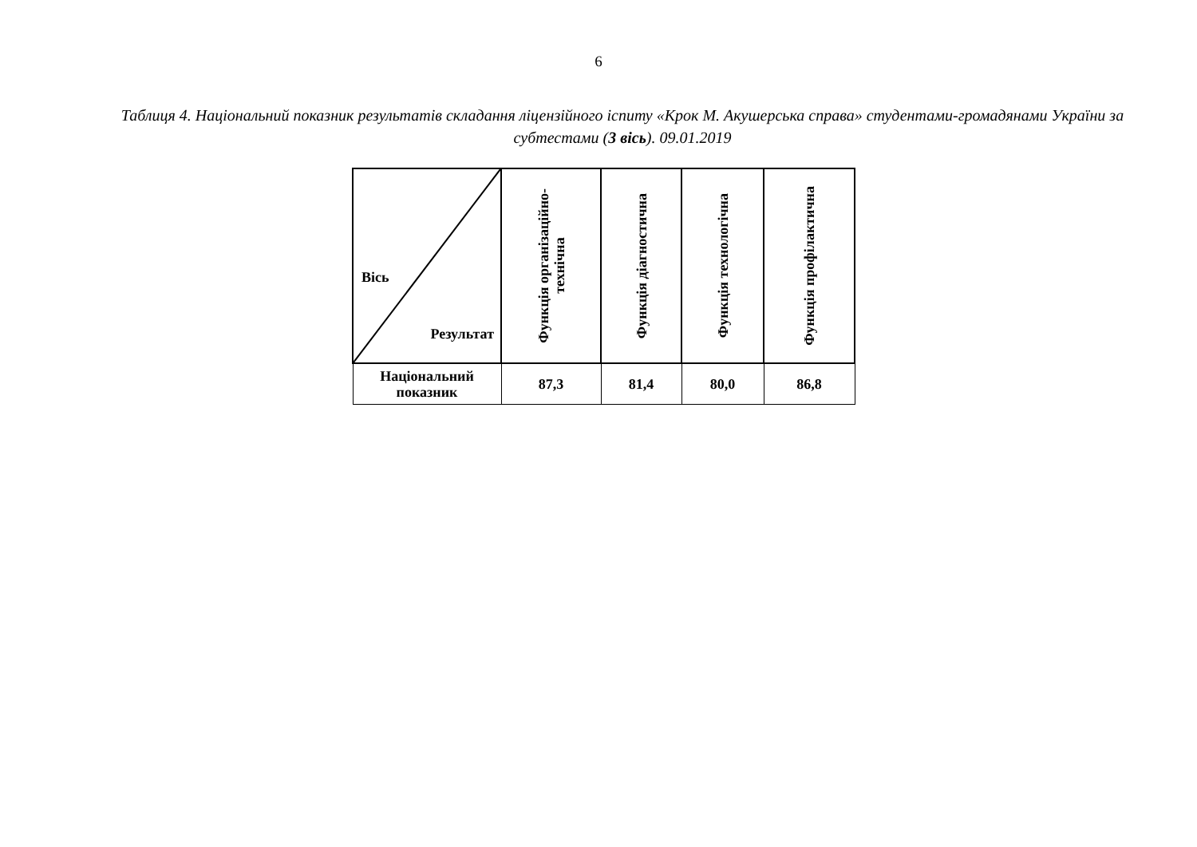6
Таблиця 4. Національний показник результатів складання ліцензійного іспиту «Крок М. Акушерська справа» студентами-громадянами України за субтестами (3 вісь). 09.01.2019
| Вісь Результат | Функція організаційно- технічна | Функція діагностична | Функція технологічна | Функція профілактична |
| --- | --- | --- | --- | --- |
| Національний показник | 87,3 | 81,4 | 80,0 | 86,8 |